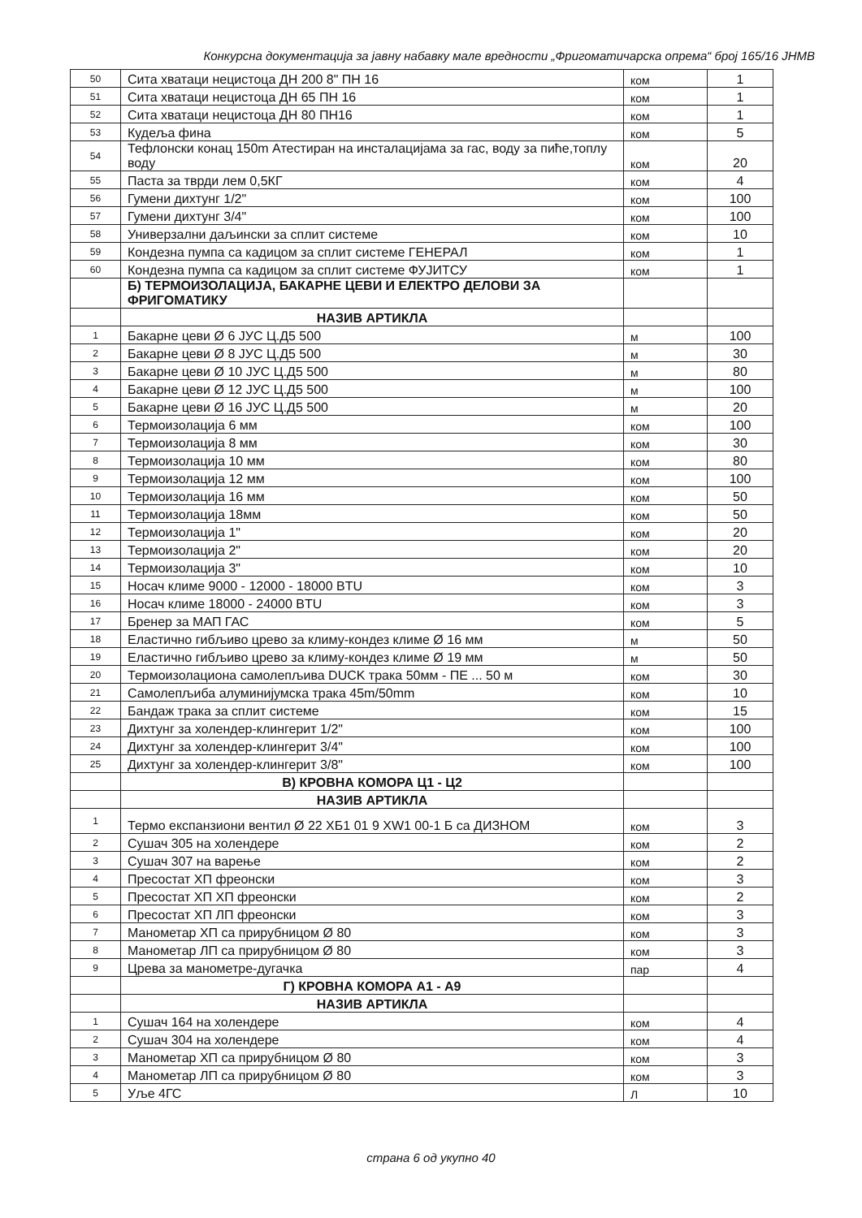Конкурсна документација за јавну набавку мале вредности „Фригоматичарска опрема“ број 165/16 ЈНМВ
| 50 | Сита хватаци нецистоца ДН 200 8" ПН 16 | ком | 1 |
| 51 | Сита хватаци нецистоца ДН 65 ПН 16 | ком | 1 |
| 52 | Сита хватаци нецистоца ДН 80 ПН16 | ком | 1 |
| 53 | Кудеља фина | ком | 5 |
| 54 | Тефлонски конац 150m Атестиран на инсталацијама за гас, воду за пиће,топлу воду | ком | 20 |
| 55 | Паста за тврди лем 0,5КГ | ком | 4 |
| 56 | Гумени дихтунг 1/2" | ком | 100 |
| 57 | Гумени дихтунг 3/4" | ком | 100 |
| 58 | Универзални даљински за сплит системе | ком | 10 |
| 59 | Кондезна пумпа са кадицом за сплит системе ГЕНЕРАЛ | ком | 1 |
| 60 | Кондезна пумпа са кадицом за сплит системе ФУЈИТСУ | ком | 1 |
| | Б) ТЕРМОИЗОЛАЦИЈА, БАКАРНЕ ЦЕВИ И ЕЛЕКТРО ДЕЛОВИ ЗА ФРИГОМАТИКУ | | |
| | НАЗИВ АРТИКЛА | | |
| 1 | Бакарне цеви Ø 6 ЈУС Ц.Д5 500 | м | 100 |
| 2 | Бакарне цеви Ø 8 ЈУС Ц.Д5 500 | м | 30 |
| 3 | Бакарне цеви Ø 10 ЈУС Ц.Д5 500 | м | 80 |
| 4 | Бакарне цеви Ø 12 ЈУС Ц.Д5 500 | м | 100 |
| 5 | Бакарне цеви Ø 16 ЈУС Ц.Д5 500 | м | 20 |
| 6 | Термоизолација 6 мм | ком | 100 |
| 7 | Термоизолација 8 мм | ком | 30 |
| 8 | Термоизолација 10 мм | ком | 80 |
| 9 | Термоизолација 12 мм | ком | 100 |
| 10 | Термоизолација 16 мм | ком | 50 |
| 11 | Термоизолација 18мм | ком | 50 |
| 12 | Термоизолација 1" | ком | 20 |
| 13 | Термоизолација 2" | ком | 20 |
| 14 | Термоизолација 3" | ком | 10 |
| 15 | Носач климе 9000 - 12000 - 18000 BTU | ком | 3 |
| 16 | Носач климе 18000 - 24000 BTU | ком | 3 |
| 17 | Бренер за МАП ГАС | ком | 5 |
| 18 | Еластично гибљиво црево за климу-кондез климе Ø 16 мм | м | 50 |
| 19 | Еластично гибљиво црево за климу-кондез климе Ø 19 мм | м | 50 |
| 20 | Термоизолациона самолепљива DUCK трака 50мм - ПЕ ... 50 м | ком | 30 |
| 21 | Самолепљиба алуминијумска трака 45m/50mm | ком | 10 |
| 22 | Бандаж трака за сплит системе | ком | 15 |
| 23 | Дихтунг за холендер-клингерит 1/2" | ком | 100 |
| 24 | Дихтунг за холендер-клингерит 3/4" | ком | 100 |
| 25 | Дихтунг за холендер-клингерит 3/8" | ком | 100 |
| | В) КРОВНА КОМОРА Ц1 - Ц2 | | |
| | НАЗИВ АРТИКЛА | | |
| 1 | Термо експанзиони вентил Ø 22 ХБ1 01 9 XW1 00-1 Б са ДИЗНОМ | ком | 3 |
| 2 | Сушач 305 на холендере | ком | 2 |
| 3 | Сушач 307 на варење | ком | 2 |
| 4 | Пресостат ХП фреонски | ком | 3 |
| 5 | Пресостат ХП ХП фреонски | ком | 2 |
| 6 | Пресостат ХП ЛП фреонски | ком | 3 |
| 7 | Манометар ХП са прирубницом Ø 80 | ком | 3 |
| 8 | Манометар ЛП са прирубницом Ø 80 | ком | 3 |
| 9 | Црева за манометре-дугачка | пар | 4 |
| | Г) КРОВНА КОМОРА А1 - А9 | | |
| | НАЗИВ АРТИКЛА | | |
| 1 | Сушач 164 на холендере | ком | 4 |
| 2 | Сушач 304 на холендере | ком | 4 |
| 3 | Манометар ХП са прирубницом Ø 80 | ком | 3 |
| 4 | Манометар ЛП са прирубницом Ø 80 | ком | 3 |
| 5 | Уље 4ГС | Л | 10 |
страна 6 од укупно 40